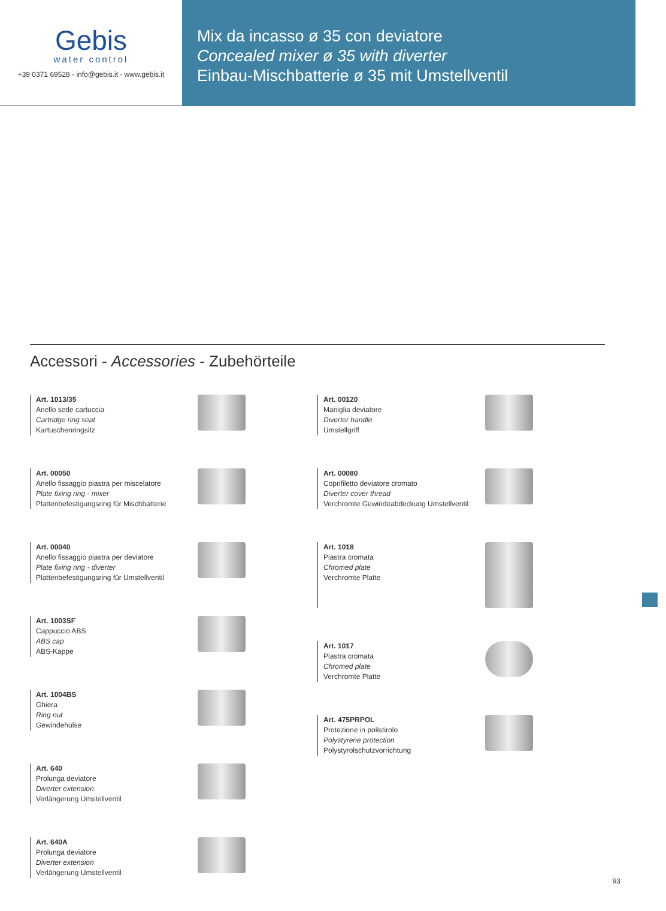Gebis
water control
+39 0371 69528 - info@gebis.it - www.gebis.it
Mix da incasso ø 35 con deviatore
Concealed mixer ø 35 with diverter
Einbau-Mischbatterie ø 35 mit Umstellventil
Accessori - Accessories - Zubehörteile
Art. 1013/35
Anello sede cartuccia
Cartridge ring seat
Kartuschenringsitz
Art. 00050
Anello fissaggio piastra per miscelatore
Plate fixing ring - mixer
Plattenbefestigungsring für Mischbatterie
Art. 00040
Anello fissaggio piastra per deviatore
Plate fixing ring - diverter
Plattenbefestigungsring für Umstellventil
Art. 1003SF
Cappuccio ABS
ABS cap
ABS-Kappe
Art. 1004BS
Ghiera
Ring nut
Gewindehülse
Art. 640
Prolunga deviatore
Diverter extension
Verlängerung Umstellventil
Art. 640A
Prolunga deviatore
Diverter extension
Verlängerung Umstellventil
Art. 00120
Maniglia deviatore
Diverter handle
Umstellgriff
Art. 00080
Coprifiletto deviatore cromato
Diverter cover thread
Verchromte Gewindeabdeckung Umstellventil
Art. 1018
Piastra cromata
Chromed plate
Verchromte Platte
Art. 1017
Piastra cromata
Chromed plate
Verchromte Platte
Art. 475PRPOL
Protezione in polistirolo
Polystyrene protection
Polystyrolschutzvorrichtung
93